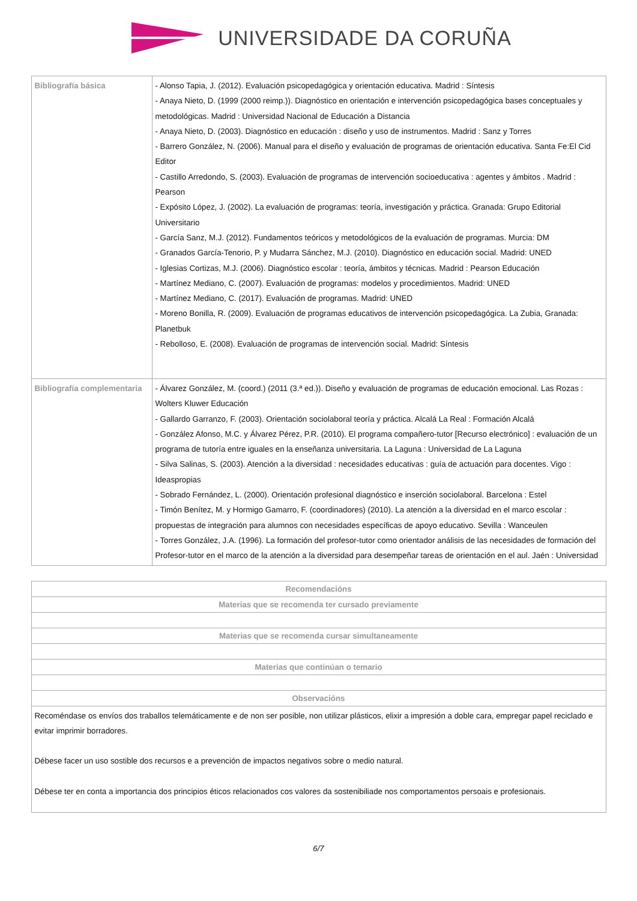UNIVERSIDADE DA CORUÑA
| Bibliografía básica | - Alonso Tapia, J. (2012). Evaluación psicopedagógica y orientación educativa. Madrid : Síntesis - Anaya Nieto, D. (1999 (2000 reimp.)). Diagnóstico en orientación e intervención psicopedagógica bases conceptuales y metodológicas. Madrid : Universidad Nacional de Educación a Distancia - Anaya Nieto, D. (2003). Diagnóstico en educación : diseño y uso de instrumentos. Madrid : Sanz y Torres - Barrero González, N. (2006). Manual para el diseño y evaluación de programas de orientación educativa. Santa Fe:El Cid Editor - Castillo Arredondo, S. (2003). Evaluación de programas de intervención socioeducativa : agentes y ámbitos . Madrid : Pearson - Expósito López, J. (2002). La evaluación de programas: teoría, investigación y práctica. Granada: Grupo Editorial Universitario - García Sanz, M.J. (2012). Fundamentos teóricos y metodológicos de la evaluación de programas. Murcia: DM - Granados García-Tenorio, P. y Mudarra Sánchez, M.J. (2010). Diagnóstico en educación social. Madrid: UNED - Iglesias Cortizas, M.J. (2006). Diagnóstico escolar : teoría, ámbitos y técnicas. Madrid : Pearson Educación - Martínez Mediano, C. (2007). Evaluación de programas: modelos y procedimientos. Madrid: UNED - Martínez Mediano, C. (2017). Evaluación de programas. Madrid: UNED - Moreno Bonilla, R. (2009). Evaluación de programas educativos de intervención psicopedagógica. La Zubia, Granada: Planetbuk - Rebolloso, E. (2008). Evaluación de programas de intervención social. Madrid: Síntesis |
| Bibliografía complementaria | - Álvarez González, M. (coord.) (2011 (3.ª ed.)). Diseño y evaluación de programas de educación emocional. Las Rozas : Wolters Kluwer Educación - Gallardo Garranzo, F. (2003). Orientación sociolaboral teoría y práctica. Alcalá La Real : Formación Alcalá - González Afonso, M.C. y Álvarez Pérez, P.R. (2010). El programa compañero-tutor [Recurso electrónico] : evaluación de un programa de tutoría entre iguales en la enseñanza universitaria. La Laguna : Universidad de La Laguna - Silva Salinas, S. (2003). Atención a la diversidad : necesidades educativas : guía de actuación para docentes. Vigo : Ideaspropias - Sobrado Fernández, L. (2000). Orientación profesional diagnóstico e inserción sociolaboral. Barcelona : Estel - Timón Benítez, M. y Hormigo Gamarro, F. (coordinadores) (2010). La atención a la diversidad en el marco escolar : propuestas de integración para alumnos con necesidades específicas de apoyo educativo. Sevilla : Wanceulen - Torres González, J.A. (1996). La formación del profesor-tutor como orientador análisis de las necesidades de formación del Profesor-tutor en el marco de la atención a la diversidad para desempeñar tareas de orientación en el aul. Jaén : Universidad |
| Recomendacións |
| --- |
| Materias que se recomenda ter cursado previamente |
| Materias que se recomenda cursar simultaneamente |
| Materias que continúan o temario |
| Observacións |
| Recoméndase os envíos dos traballos telemáticamente e de non ser posible, non utilizar plásticos, elixir a impresión a doble cara, empregar papel reciclado e evitar imprimir borradores. Débese facer un uso sostible dos recursos e a prevención de impactos negativos sobre o medio natural. Débese ter en conta a importancia dos principios éticos relacionados cos valores da sostenibiliade nos comportamentos persoais e profesionais. |
6/7